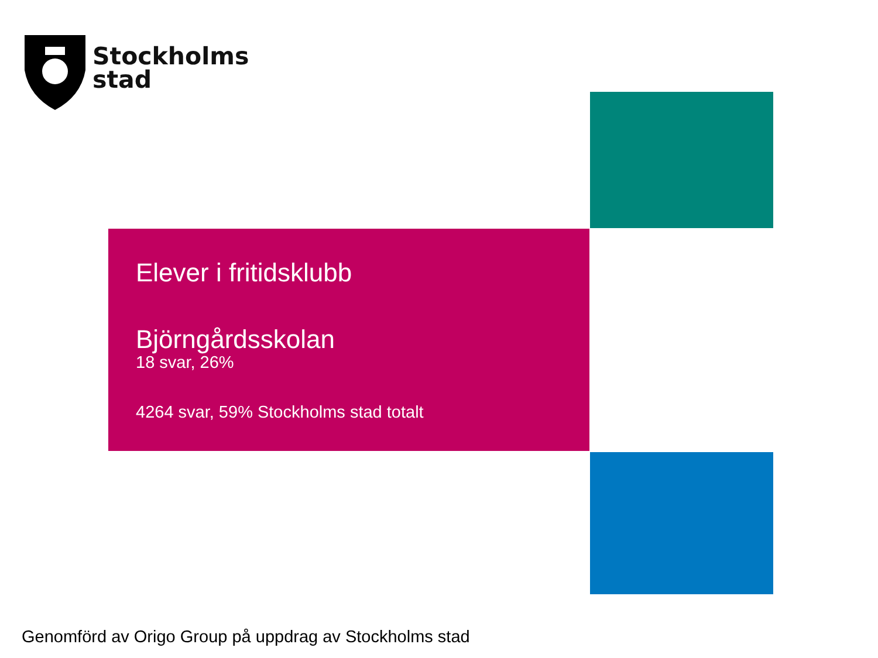Stockholms
stad
Elever i fritidsklubb
Björngårdsskolan
18 svar, 26%
4264 svar, 59% Stockholms stad totalt
Genomförd av Origo Group på uppdrag av Stockholms stad